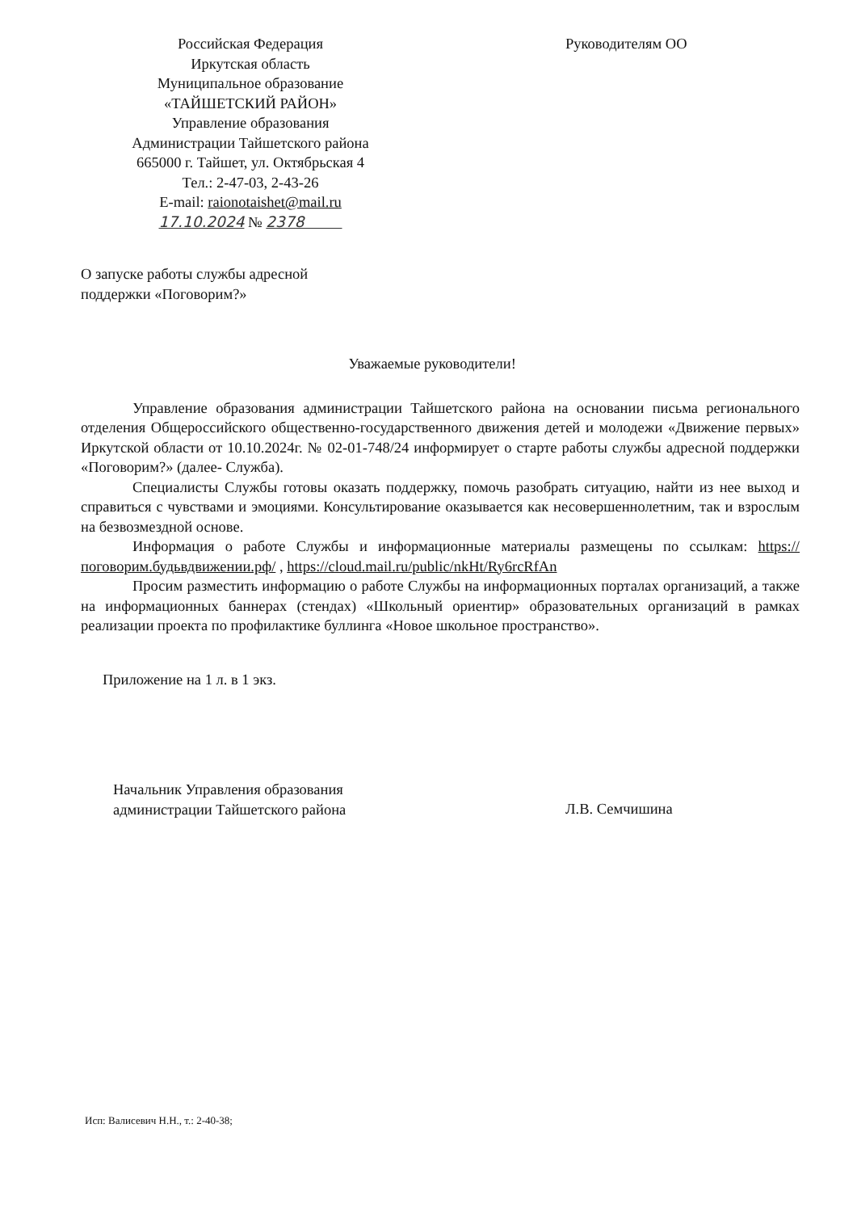Российская Федерация
Иркутская область
Муниципальное образование
«ТАЙШЕТСКИЙ РАЙОН»
Управление образования
Администрации Тайшетского района
665000 г. Тайшет, ул. Октябрьская 4
Тел.: 2-47-03, 2-43-26
E-mail: raionotaishet@mail.ru
17.10.2024 № 2378
Руководителям ОО
О запуске работы службы адресной
поддержки «Поговорим?»
Уважаемые руководители!
Управление образования администрации Тайшетского района на основании письма регионального отделения Общероссийского общественно-государственного движения детей и молодежи «Движение первых» Иркутской области от 10.10.2024г. № 02-01-748/24 информирует о старте работы службы адресной поддержки «Поговорим?» (далее- Служба).
Специалисты Службы готовы оказать поддержку, помочь разобрать ситуацию, найти из нее выход и справиться с чувствами и эмоциями. Консультирование оказывается как несовершеннолетним, так и взрослым на безвозмездной основе.
Информация о работе Службы и информационные материалы размещены по ссылкам: https://поговорим.будьвдвижении.рф/ , https://cloud.mail.ru/public/nkHt/Ry6rcRfAn
Просим разместить информацию о работе Службы на информационных порталах организаций, а также на информационных баннерах (стендах) «Школьный ориентир» образовательных организаций в рамках реализации проекта по профилактике буллинга «Новое школьное пространство».
Приложение на 1 л. в 1 экз.
Начальник Управления образования
администрации Тайшетского района
Л.В. Семчишина
Исп: Валисевич Н.Н., т.: 2-40-38;